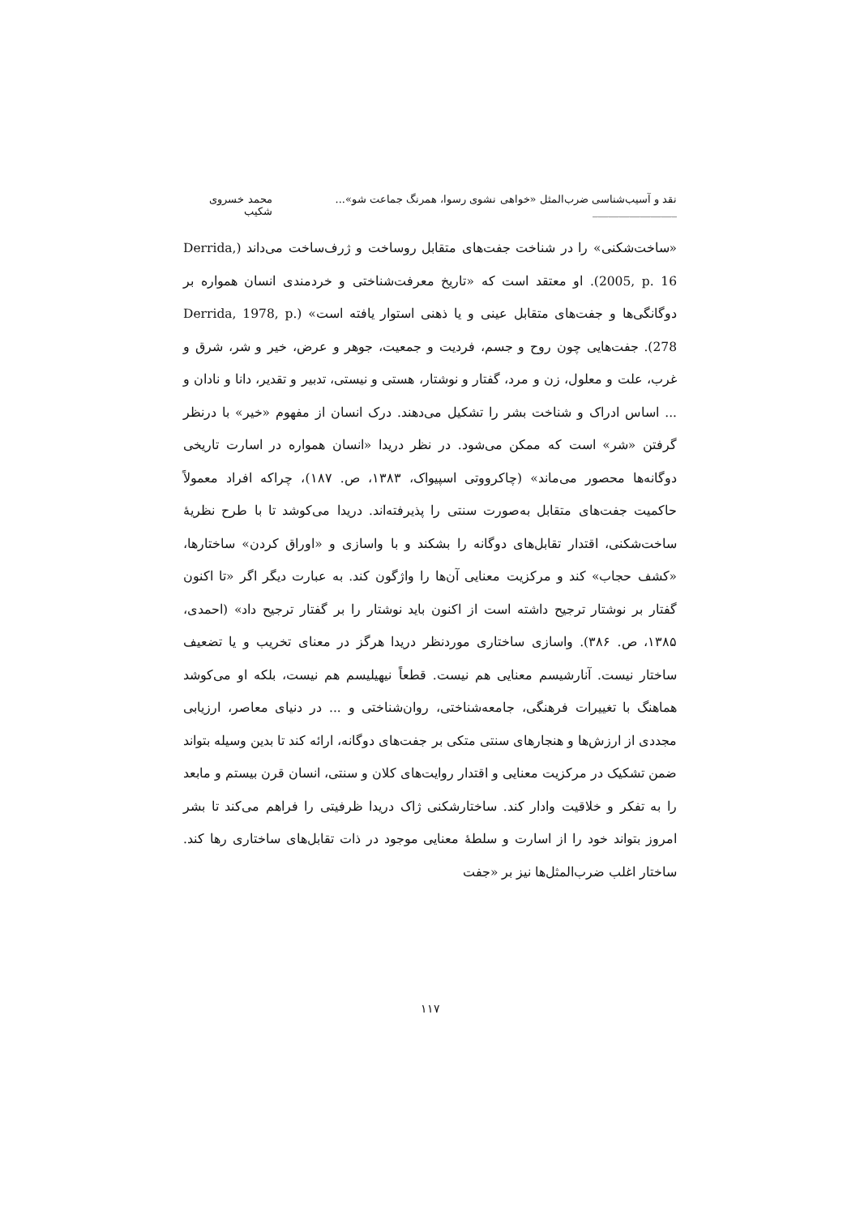نقد و آسیب‌شناسی ضرب‌المثل «خواهی نشوی رسوا، همرنگ جماعت شو»... ________________ محمد خسروی شکیب
«ساخت‌شکنی» را در شناخت جفت‌های متقابل روساخت و ژرف‌ساخت می‌داند (Derrida, 2005, p. 16). او معتقد است که «تاریخ معرفت‌شناختی و خردمندی انسان همواره بر دوگانگی‌ها و جفت‌های متقابل عینی و یا ذهنی استوار یافته است» (Derrida, 1978, p. 278). جفت‌هایی چون روح و جسم، فردیت و جمعیت، جوهر و عرض، خیر و شر، شرق و غرب، علت و معلول، زن و مرد، گفتار و نوشتار، هستی و نیستی، تدبیر و تقدیر، دانا و نادان و ... اساس ادراک و شناخت بشر را تشکیل می‌دهند. درک انسان از مفهوم «خیر» با درنظر گرفتن «شر» است که ممکن می‌شود. در نظر دریدا «انسان همواره در اسارت تاریخی دوگانه‌ها محصور می‌ماند» (چاکرووتی اسپیواک، ۱۳۸۳، ص. ۱۸۷)، چراکه افراد معمولاً حاکمیت جفت‌های متقابل به‌صورت سنتی را پذیرفته‌اند. دریدا می‌کوشد تا با طرح نظریهٔ ساخت‌شکنی، اقتدار تقابل‌های دوگانه را بشکند و با واسازی و «اوراق کردن» ساختارها، «کشف حجاب» کند و مرکزیت معنایی آن‌ها را واژگون کند. به عبارت دیگر اگر «تا اکنون گفتار بر نوشتار ترجیح داشته است از اکنون باید نوشتار را بر گفتار ترجیح داد» (احمدی، ۱۳۸۵، ص. ۳۸۶). واسازی ساختاری موردنظر دریدا هرگز در معنای تخریب و یا تضعیف ساختار نیست. آنارشیسم معنایی هم نیست. قطعاً نیهیلیسم هم نیست، بلکه او می‌کوشد هماهنگ با تغییرات فرهنگی، جامعه‌شناختی، روان‌شناختی و ... در دنیای معاصر، ارزیابی مجددی از ارزش‌ها و هنجارهای سنتی متکی بر جفت‌های دوگانه، ارائه کند تا بدین وسیله بتواند ضمن تشکیک در مرکزیت معنایی و اقتدار روایت‌های کلان و سنتی، انسان قرن بیستم و مابعد را به تفکر و خلاقیت وادار کند. ساختارشکنی ژاک دریدا ظرفیتی را فراهم می‌کند تا بشر امروز بتواند خود را از اسارت و سلطهٔ معنایی موجود در ذات تقابل‌های ساختاری رها کند. ساختار اغلب ضرب‌المثل‌ها نیز بر «جفت
۱۱۷